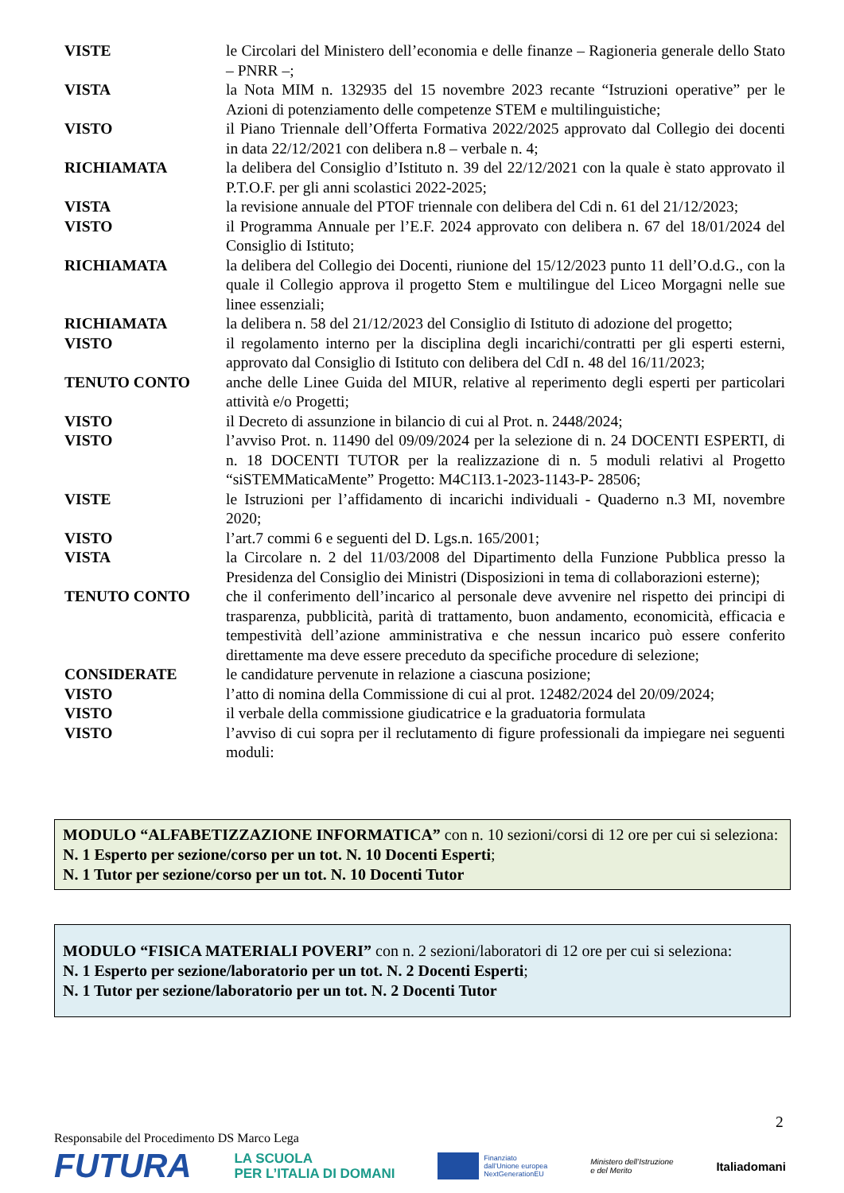VISTE le Circolari del Ministero dell’economia e delle finanze – Ragioneria generale dello Stato – PNRR –;
VISTA la Nota MIM n. 132935 del 15 novembre 2023 recante “Istruzioni operative” per le Azioni di potenziamento delle competenze STEM e multilinguistiche;
VISTO il Piano Triennale dell’Offerta Formativa 2022/2025 approvato dal Collegio dei docenti in data 22/12/2021 con delibera n.8 – verbale n. 4;
RICHIAMATA la delibera del Consiglio d’Istituto n. 39 del 22/12/2021 con la quale è stato approvato il P.T.O.F. per gli anni scolastici 2022-2025;
VISTA la revisione annuale del PTOF triennale con delibera del Cdi n. 61 del 21/12/2023;
VISTO il Programma Annuale per l’E.F. 2024 approvato con delibera n. 67 del 18/01/2024 del Consiglio di Istituto;
RICHIAMATA la delibera del Collegio dei Docenti, riunione del 15/12/2023 punto 11 dell’O.d.G., con la quale il Collegio approva il progetto Stem e multilingue del Liceo Morgagni nelle sue linee essenziali;
RICHIAMATA la delibera n. 58 del 21/12/2023 del Consiglio di Istituto di adozione del progetto;
VISTO il regolamento interno per la disciplina degli incarichi/contratti per gli esperti esterni, approvato dal Consiglio di Istituto con delibera del CdI n. 48 del 16/11/2023;
TENUTO CONTO anche delle Linee Guida del MIUR, relative al reperimento degli esperti per particolari attività e/o Progetti;
VISTO il Decreto di assunzione in bilancio di cui al Prot. n. 2448/2024;
VISTO l’avviso Prot. n. 11490 del 09/09/2024 per la selezione di n. 24 DOCENTI ESPERTI, di n. 18 DOCENTI TUTOR per la realizzazione di n. 5 moduli relativi al Progetto “siSTEMMaticaMente” Progetto: M4C1I3.1-2023-1143-P- 28506;
VISTE le Istruzioni per l’affidamento di incarichi individuali - Quaderno n.3 MI, novembre 2020;
VISTO l’art.7 commi 6 e seguenti del D. Lgs.n. 165/2001;
VISTA la Circolare n. 2 del 11/03/2008 del Dipartimento della Funzione Pubblica presso la Presidenza del Consiglio dei Ministri (Disposizioni in tema di collaborazioni esterne);
TENUTO CONTO che il conferimento dell’incarico al personale deve avvenire nel rispetto dei principi di trasparenza, pubblicità, parità di trattamento, buon andamento, economicità, efficacia e tempestività dell’azione amministrativa e che nessun incarico può essere conferito direttamente ma deve essere preceduto da specifiche procedure di selezione;
CONSIDERATE le candidature pervenute in relazione a ciascuna posizione;
VISTO l’atto di nomina della Commissione di cui al prot. 12482/2024 del 20/09/2024;
VISTO il verbale della commissione giudicatrice e la graduatoria formulata
VISTO l’avviso di cui sopra per il reclutamento di figure professionali da impiegare nei seguenti moduli:
MODULO “ALFABETIZZAZIONE INFORMATICA” con n. 10 sezioni/corsi di 12 ore per cui si seleziona:
N. 1 Esperto per sezione/corso per un tot. N. 10 Docenti Esperti;
N. 1 Tutor per sezione/corso per un tot. N. 10 Docenti Tutor
MODULO “FISICA MATERIALI POVERI” con n. 2 sezioni/laboratori di 12 ore per cui si seleziona:
N. 1 Esperto per sezione/laboratorio per un tot. N. 2 Docenti Esperti;
N. 1 Tutor per sezione/laboratorio per un tot. N. 2 Docenti Tutor
2
Responsabile del Procedimento DS Marco Lega
FUTURA
LA SCUOLA
PER L’ITALIA DI DOMANI
Finanziato
dall’Unione europea
NextGenerationEU
Ministero dell’Istruzione
e del Merito
Italiadomani